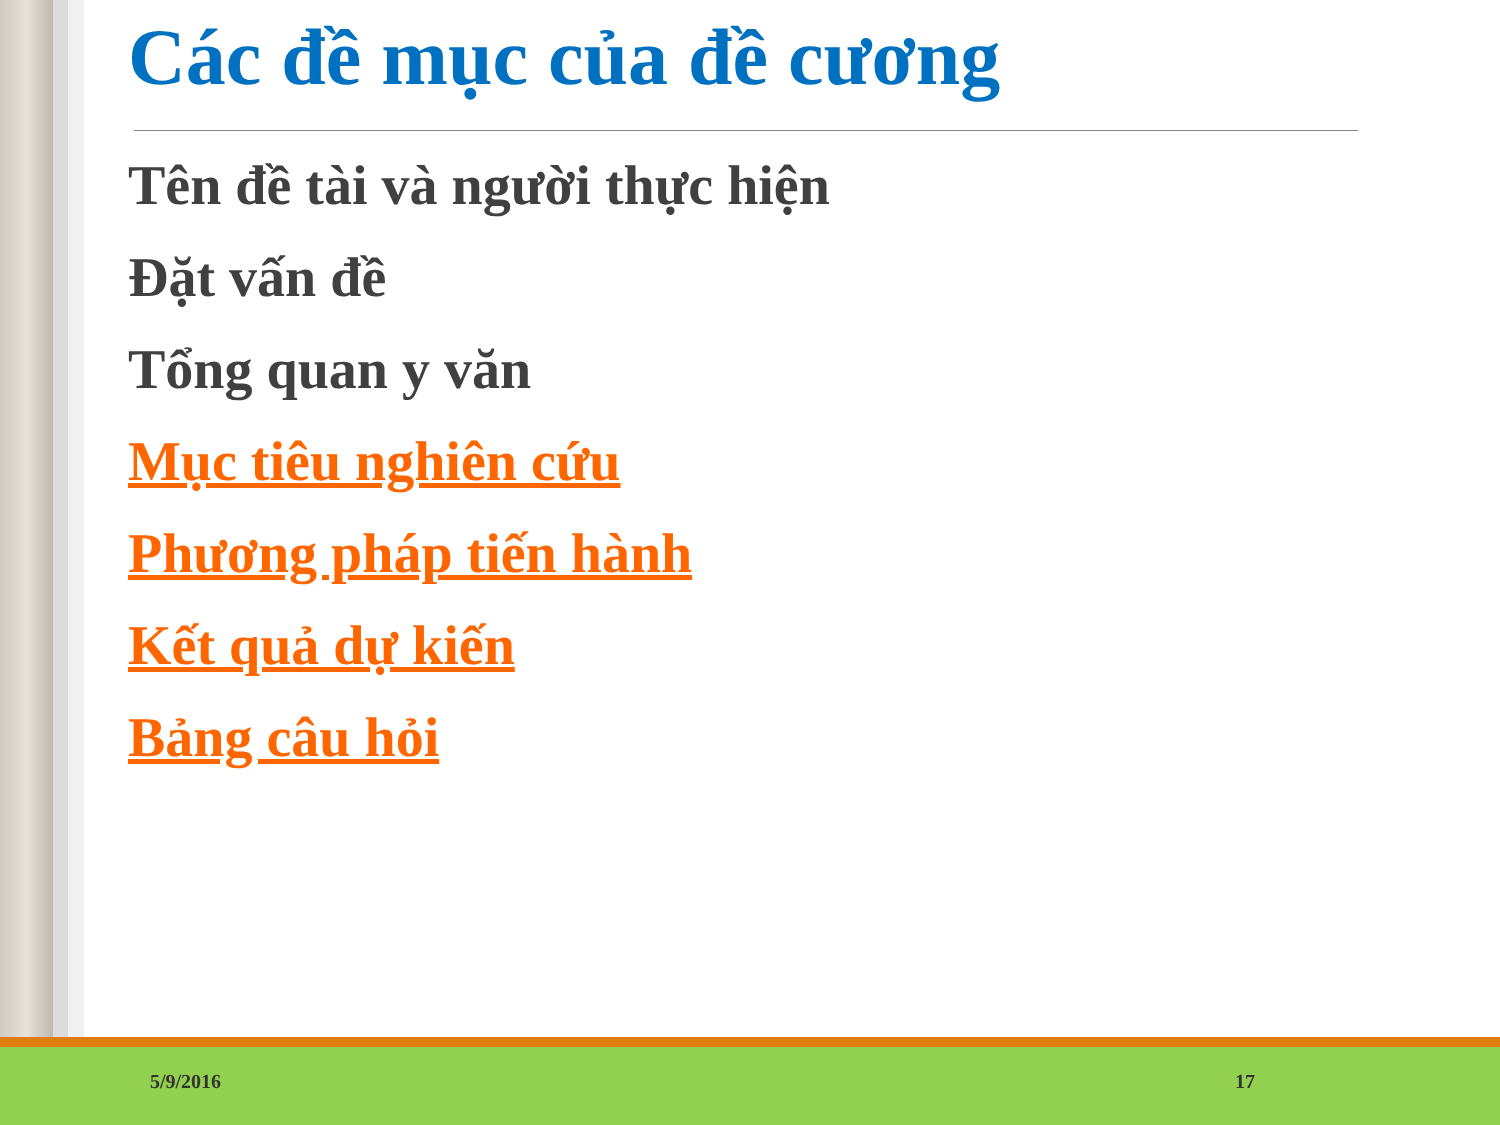Các đề mục của đề cương
Tên đề tài và người thực hiện
Đặt vấn đề
Tổng quan y văn
Mục tiêu nghiên cứu
Phương pháp tiến hành
Kết quả dự kiến
Bảng câu hỏi
5/9/2016 17